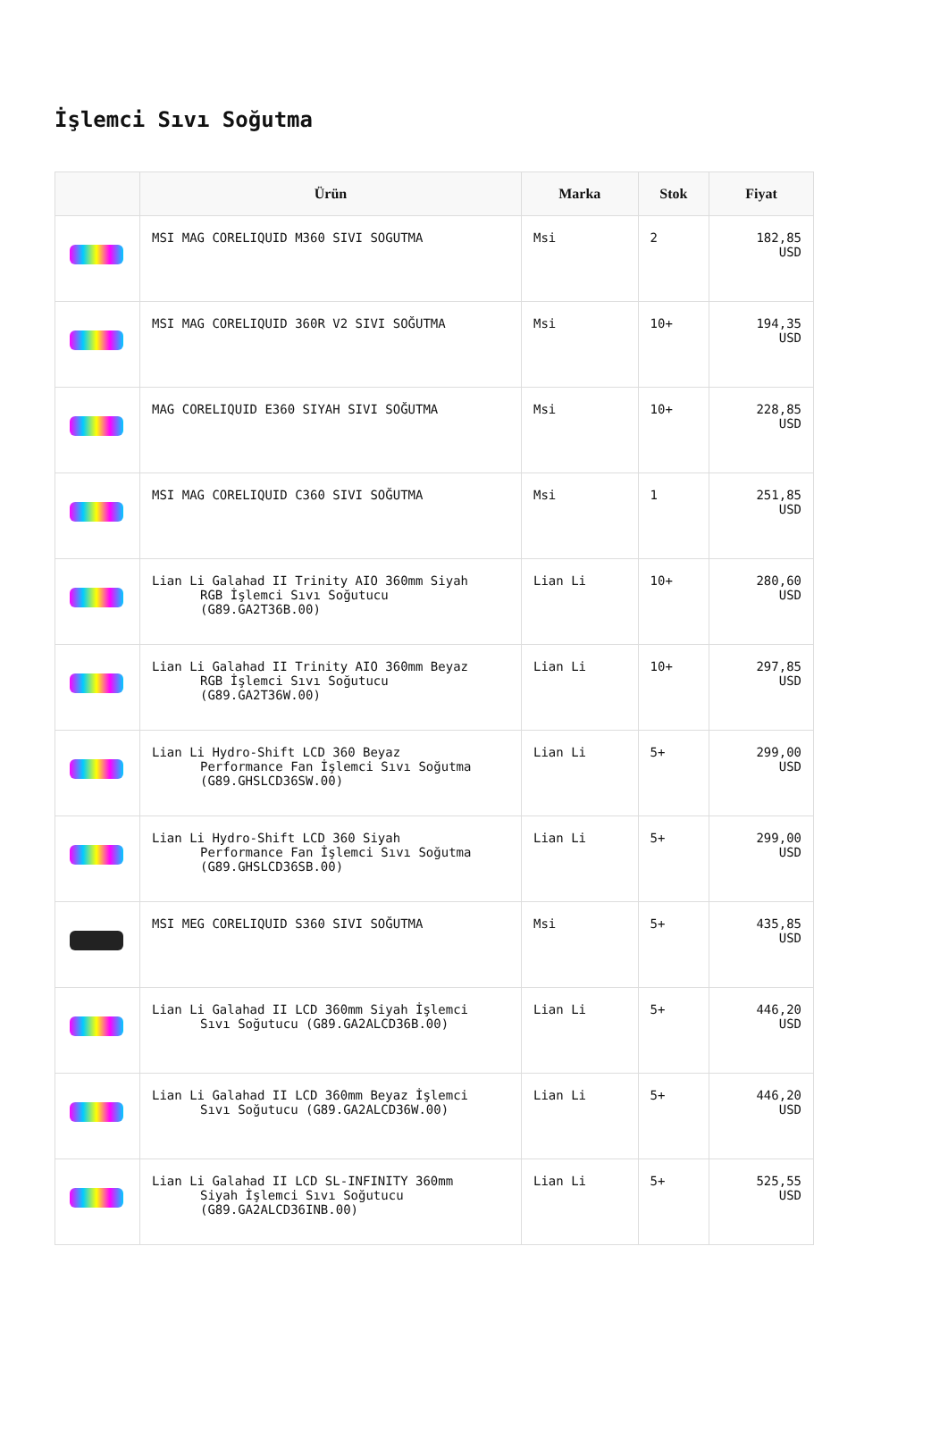İşlemci Sıvı Soğutma
| | Ürün | Marka | Stok | Fiyat |
| --- | --- | --- | --- | --- |
| | MSI MAG CORELIQUID M360 SIVI SOGUTMA | Msi | 2 | 182,85 USD |
| | MSI MAG CORELIQUID 360R V2 SIVI SOĞUTMA | Msi | 10+ | 194,35 USD |
| | MAG CORELIQUID E360 SIYAH SIVI SOĞUTMA | Msi | 10+ | 228,85 USD |
| | MSI MAG CORELIQUID C360 SIVI SOĞUTMA | Msi | 1 | 251,85 USD |
| | Lian Li Galahad II Trinity AIO 360mm Siyah RGB İşlemci Sıvı Soğutucu (G89.GA2T36B.00) | Lian Li | 10+ | 280,60 USD |
| | Lian Li Galahad II Trinity AIO 360mm Beyaz RGB İşlemci Sıvı Soğutucu (G89.GA2T36W.00) | Lian Li | 10+ | 297,85 USD |
| | Lian Li Hydro-Shift LCD 360 Beyaz Performance Fan İşlemci Sıvı Soğutma (G89.GHSLCD36SW.00) | Lian Li | 5+ | 299,00 USD |
| | Lian Li Hydro-Shift LCD 360 Siyah Performance Fan İşlemci Sıvı Soğutma (G89.GHSLCD36SB.00) | Lian Li | 5+ | 299,00 USD |
| | MSI MEG CORELIQUID S360 SIVI SOĞUTMA | Msi | 5+ | 435,85 USD |
| | Lian Li Galahad II LCD 360mm Siyah İşlemci Sıvı Soğutucu (G89.GA2ALCD36B.00) | Lian Li | 5+ | 446,20 USD |
| | Lian Li Galahad II LCD 360mm Beyaz İşlemci Sıvı Soğutucu (G89.GA2ALCD36W.00) | Lian Li | 5+ | 446,20 USD |
| | Lian Li Galahad II LCD SL-INFINITY 360mm Siyah İşlemci Sıvı Soğutucu (G89.GA2ALCD36INB.00) | Lian Li | 5+ | 525,55 USD |